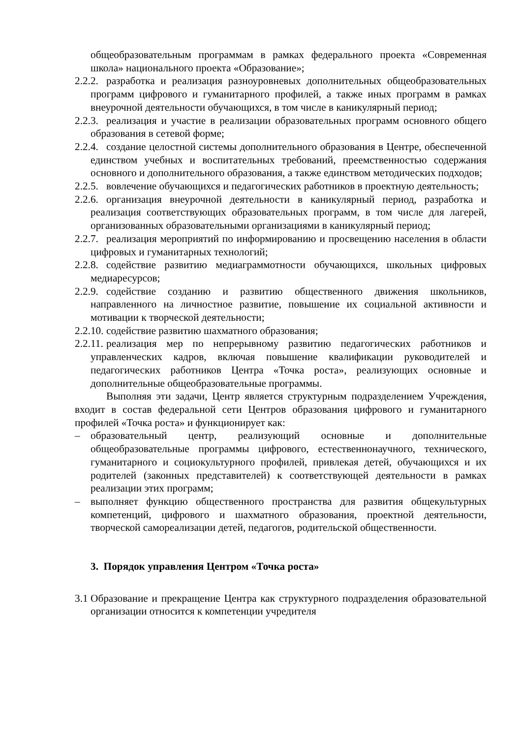общеобразовательным программам в рамках федерального проекта «Современная школа» национального проекта «Образование»;
2.2.2. разработка и реализация разноуровневых дополнительных общеобразовательных программ цифрового и гуманитарного профилей, а также иных программ в рамках внеурочной деятельности обучающихся, в том числе в каникулярный период;
2.2.3. реализация и участие в реализации образовательных программ основного общего образования в сетевой форме;
2.2.4. создание целостной системы дополнительного образования в Центре, обеспеченной единством учебных и воспитательных требований, преемственностью содержания основного и дополнительного образования, а также единством методических подходов;
2.2.5. вовлечение обучающихся и педагогических работников в проектную деятельность;
2.2.6. организация внеурочной деятельности в каникулярный период, разработка и реализация соответствующих образовательных программ, в том числе для лагерей, организованных образовательными организациями в каникулярный период;
2.2.7. реализация мероприятий по информированию и просвещению населения в области цифровых и гуманитарных технологий;
2.2.8. содействие развитию медиаграммотности обучающихся, школьных цифровых медиаресурсов;
2.2.9. содействие созданию и развитию общественного движения школьников, направленного на личностное развитие, повышение их социальной активности и мотивации к творческой деятельности;
2.2.10. содействие развитию шахматного образования;
2.2.11. реализация мер по непрерывному развитию педагогических работников и управленческих кадров, включая повышение квалификации руководителей и педагогических работников Центра «Точка роста», реализующих основные и дополнительные общеобразовательные программы.
Выполняя эти задачи, Центр является структурным подразделением Учреждения, входит в состав федеральной сети Центров образования цифрового и гуманитарного профилей «Точка роста» и функционирует как:
– образовательный центр, реализующий основные и дополнительные общеобразовательные программы цифрового, естественнонаучного, технического, гуманитарного и социокультурного профилей, привлекая детей, обучающихся и их родителей (законных представителей) к соответствующей деятельности в рамках реализации этих программ;
– выполняет функцию общественного пространства для развития общекультурных компетенций, цифрового и шахматного образования, проектной деятельности, творческой самореализации детей, педагогов, родительской общественности.
3. Порядок управления Центром «Точка роста»
3.1 Образование и прекращение Центра как структурного подразделения образовательной организации относится к компетенции учредителя